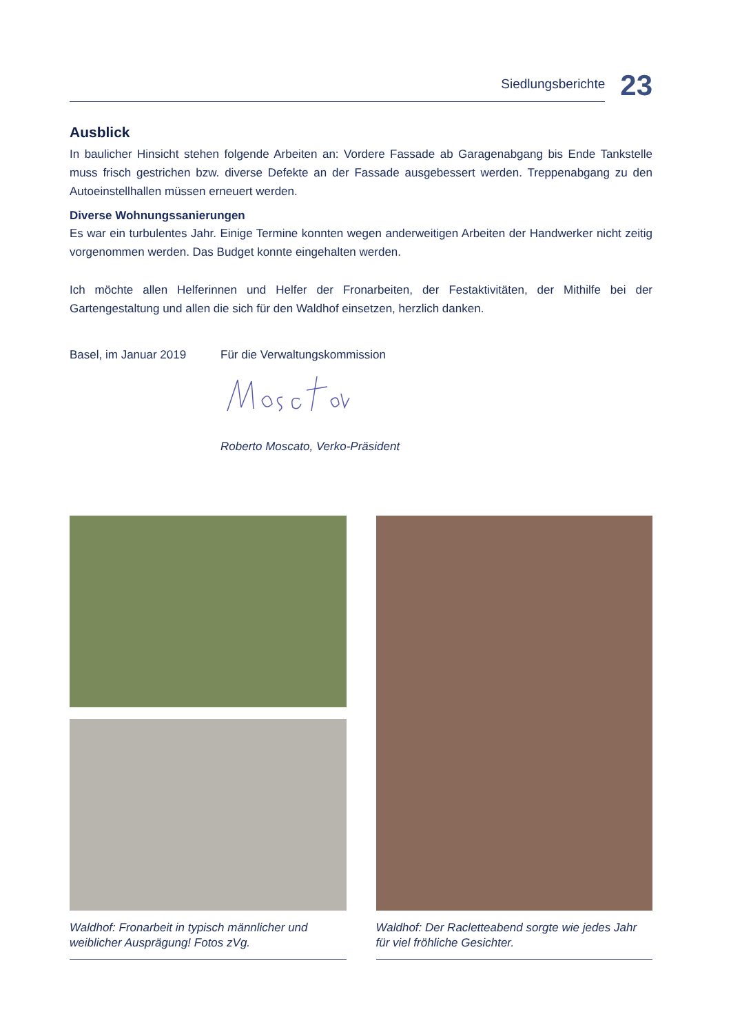Siedlungsberichte
23
Ausblick
In baulicher Hinsicht stehen folgende Arbeiten an: Vordere Fassade ab Garagenabgang bis Ende Tankstelle muss frisch gestrichen bzw. diverse Defekte an der Fassade ausgebessert werden. Treppenabgang zu den Autoeinstellhallen müssen erneuert werden.
Diverse Wohnungssanierungen
Es war ein turbulentes Jahr. Einige Termine konnten wegen anderweitigen Arbeiten der Handwerker nicht zeitig vorgenommen werden. Das Budget konnte eingehalten werden.
Ich möchte allen Helferinnen und Helfer der Fronarbeiten, der Festaktivitäten, der Mithilfe bei der Gartengestaltung und allen die sich für den Waldhof einsetzen, herzlich danken.
Basel, im Januar 2019 Für die Verwaltungskommission
Roberto Moscato, Verko-Präsident
Waldhof: Fronarbeit in typisch männlicher und weiblicher Ausprägung! Fotos zVg.
Waldhof: Der Racletteabend sorgte wie jedes Jahr für viel fröhliche Gesichter.